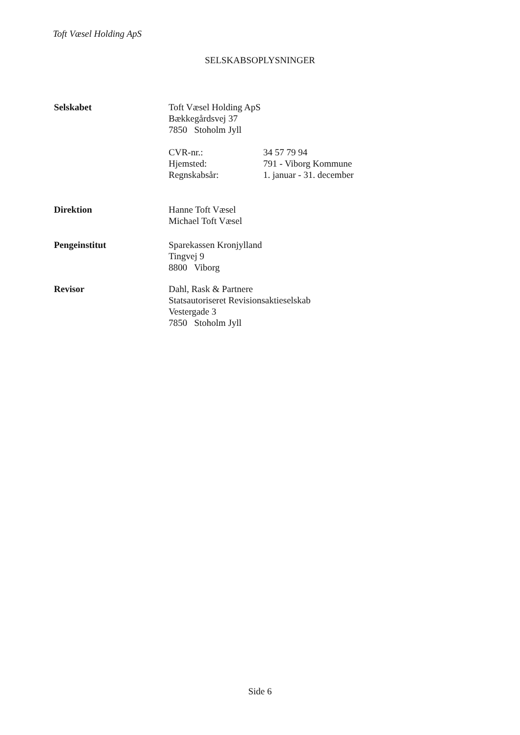Toft Væsel Holding ApS
SELSKABSOPLYSNINGER
Selskabet Toft Væsel Holding ApS
Bækkegårdsvej 37
7850 Stoholm Jyll
CVR-nr.:
Hjemsted:
Regnskabsår:
34 57 79 94
791 - Viborg Kommune
1. januar - 31. december
Direktion Hanne Toft Væsel
Michael Toft Væsel
Pengeinstitut Sparekassen Kronjylland
Tingvej 9
8800 Viborg
Revisor Dahl, Rask & Partnere
Statsautoriseret Revisionsaktieselskab
Vestergade 3
7850 Stoholm Jyll
Side 6